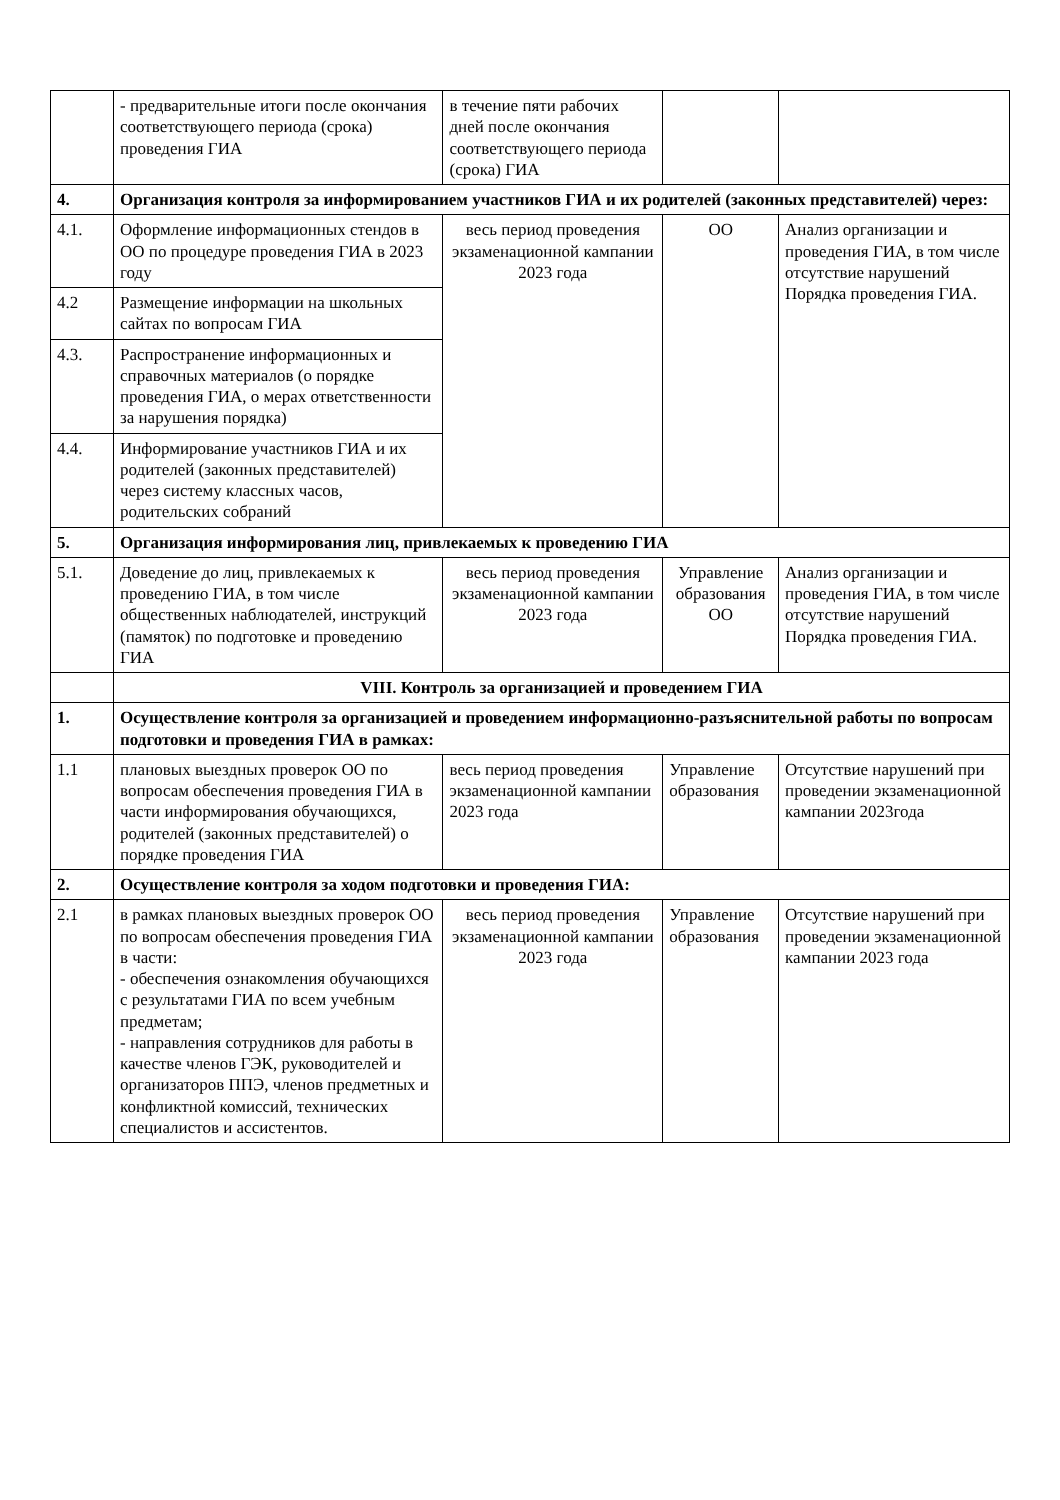| | - предварительные итоги после окончания соответствующего периода (срока) проведения ГИА | в течение пяти рабочих дней после окончания соответствующего периода (срока) ГИА | | |
| 4. | Организация контроля за информированием участников ГИА и их родителей (законных представителей) через: | | | |
| 4.1. | Оформление информационных стендов в ОО по процедуре проведения ГИА в 2023 году | весь период проведения экзаменационной кампании 2023 года | ОО | Анализ организации и проведения ГИА, в том числе отсутствие нарушений Порядка проведения ГИА. |
| 4.2 | Размещение информации на школьных сайтах по вопросам ГИА | | | |
| 4.3. | Распространение информационных и справочных материалов (о порядке проведения ГИА, о мерах ответственности за нарушения порядка) | | | |
| 4.4. | Информирование участников ГИА и их родителей (законных представителей) через систему классных часов, родительских собраний | | | |
| 5. | Организация информирования лиц, привлекаемых к проведению ГИА | | | |
| 5.1. | Доведение до лиц, привлекаемых к проведению ГИА, в том числе общественных наблюдателей, инструкций (памяток) по подготовке и проведению ГИА | весь период проведения экзаменационной кампании 2023 года | Управление образования ОО | Анализ организации и проведения ГИА, в том числе отсутствие нарушений Порядка проведения ГИА. |
| | VIII. Контроль за организацией и проведением ГИА | | | |
| 1. | Осуществление контроля за организацией и проведением информационно-разъяснительной работы по вопросам подготовки и проведения ГИА в рамках: | | | |
| 1.1 | плановых выездных проверок ОО по вопросам обеспечения проведения ГИА в части информирования обучающихся, родителей (законных представителей) о порядке проведения ГИА | весь период проведения экзаменационной кампании 2023 года | Управление образования | Отсутствие нарушений при проведении экзаменационной кампании 2023года |
| 2. | Осуществление контроля за ходом подготовки и проведения ГИА: | | | |
| 2.1 | в рамках плановых выездных проверок ОО по вопросам обеспечения проведения ГИА в части: - обеспечения ознакомления обучающихся с результатами ГИА по всем учебным предметам; - направления сотрудников для работы в качестве членов ГЭК, руководителей и организаторов ППЭ, членов предметных и конфликтной комиссий, технических специалистов и ассистентов. | весь период проведения экзаменационной кампании 2023 года | Управление образования | Отсутствие нарушений при проведении экзаменационной кампании 2023 года |